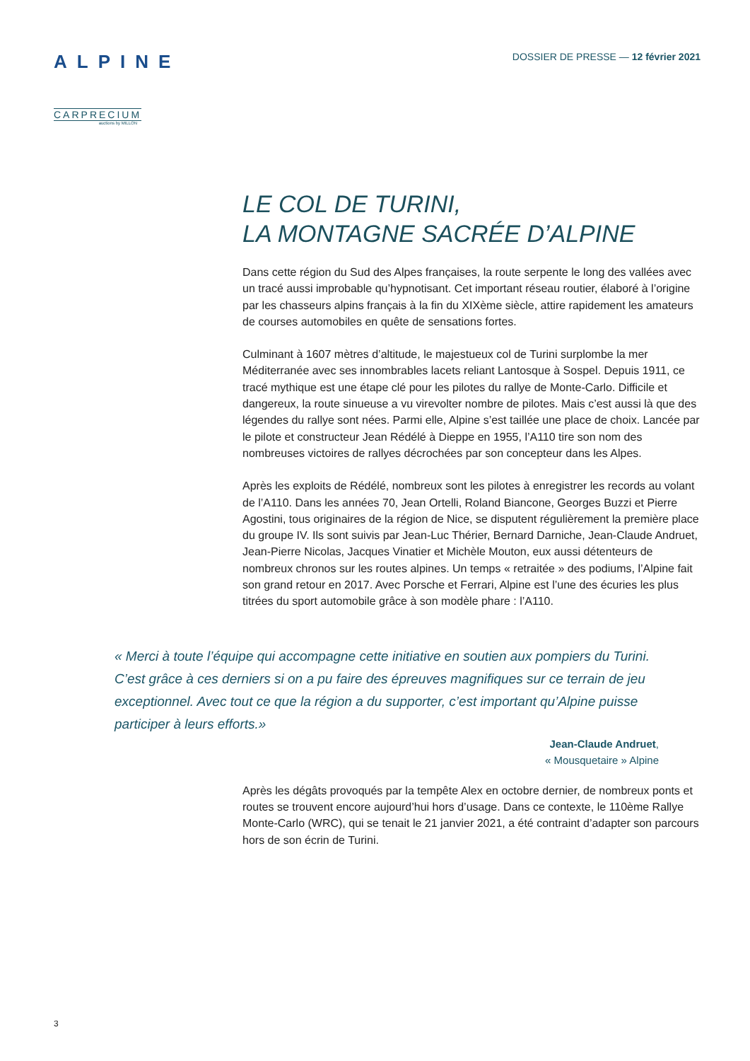ALPINE
CARPRECIUM
auctions by MILLON
DOSSIER DE PRESSE — 12 février 2021
LE COL DE TURINI,
LA MONTAGNE SACRÉE D’ALPINE
Dans cette région du Sud des Alpes françaises, la route serpente le long des vallées avec un tracé aussi improbable qu’hypnotisant. Cet important réseau routier, élaboré à l’origine par les chasseurs alpins français à la fin du XIXème siècle, attire rapidement les amateurs de courses automobiles en quête de sensations fortes.
Culminant à 1607 mètres d’altitude, le majestueux col de Turini surplombe la mer Méditerranée avec ses innombrables lacets reliant Lantosque à Sospel. Depuis 1911, ce tracé mythique est une étape clé pour les pilotes du rallye de Monte-Carlo. Difficile et dangereux, la route sinueuse a vu virevolter nombre de pilotes. Mais c’est aussi là que des légendes du rallye sont nées. Parmi elle, Alpine s’est taillée une place de choix. Lancée par le pilote et constructeur Jean Rédélé à Dieppe en 1955, l’A110 tire son nom des nombreuses victoires de rallyes décrochées par son concepteur dans les Alpes.
Après les exploits de Rédélé, nombreux sont les pilotes à enregistrer les records au volant de l’A110. Dans les années 70, Jean Ortelli, Roland Biancone, Georges Buzzi et Pierre Agostini, tous originaires de la région de Nice, se disputent régulièrement la première place du groupe IV. Ils sont suivis par Jean-Luc Thérier, Bernard Darniche, Jean-Claude Andruet, Jean-Pierre Nicolas, Jacques Vinatier et Michèle Mouton, eux aussi détenteurs de nombreux chronos sur les routes alpines. Un temps « retraitée » des podiums, l’Alpine fait son grand retour en 2017. Avec Porsche et Ferrari, Alpine est l’une des écuries les plus titrées du sport automobile grâce à son modèle phare : l’A110.
« Merci à toute l’équipe qui accompagne cette initiative en soutien aux pompiers du Turini. C’est grâce à ces derniers si on a pu faire des épreuves magnifiques sur ce terrain de jeu exceptionnel. Avec tout ce que la région a du supporter, c’est important qu’Alpine puisse participer à leurs efforts.»
Jean-Claude Andruet,
« Mousquetaire » Alpine
Après les dégâts provoqués par la tempête Alex en octobre dernier, de nombreux ponts et routes se trouvent encore aujourd’hui hors d’usage. Dans ce contexte, le 110ème Rallye Monte-Carlo (WRC), qui se tenait le 21 janvier 2021, a été contraint d’adapter son parcours hors de son écrin de Turini.
3